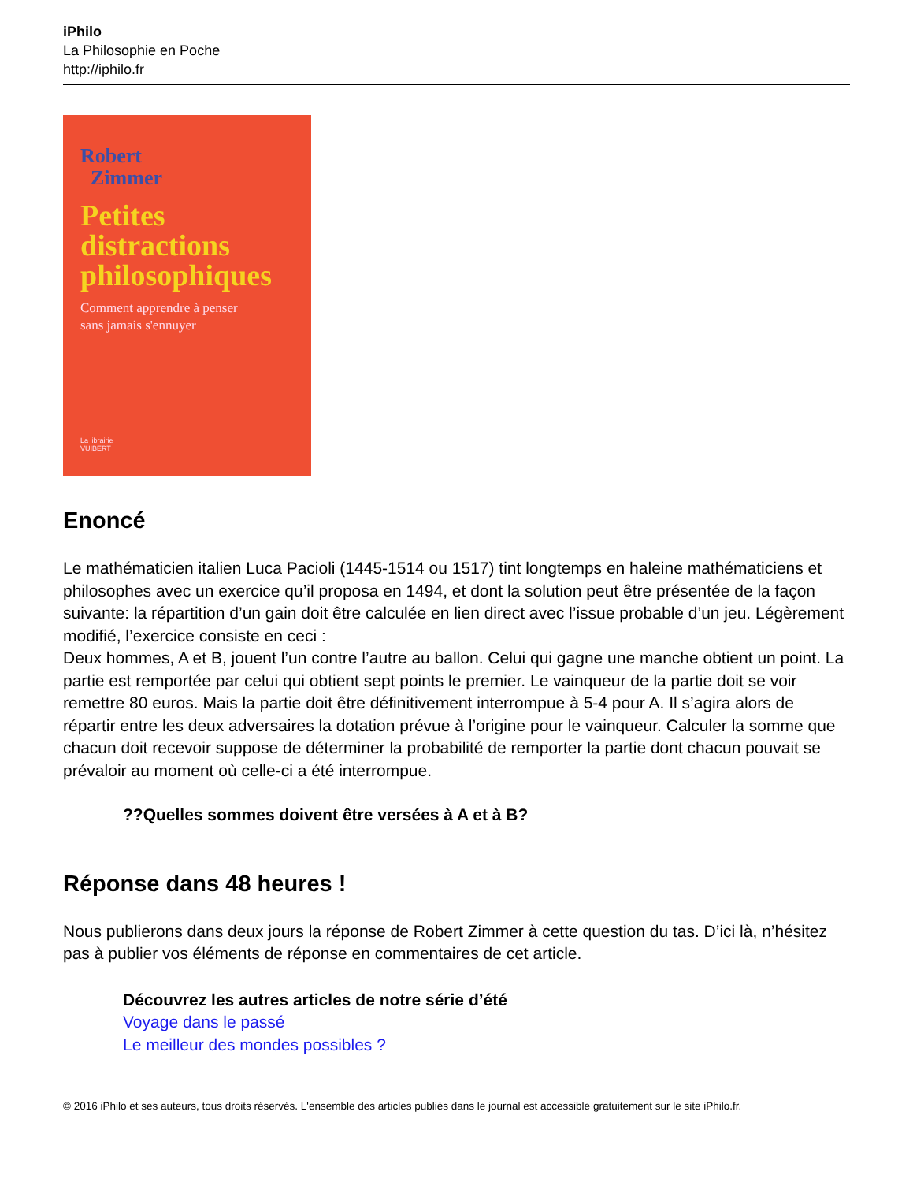iPhilo
La Philosophie en Poche
http://iphilo.fr
Robert
Zimmer
Petites
distractions
philosophiques
Comment apprendre à penser
sans jamais s'ennuyer
La librairie
VUIBERT
Enoncé
Le mathématicien italien Luca Pacioli (1445-1514 ou 1517) tint longtemps en haleine mathématiciens et philosophes avec un exercice qu’il proposa en 1494, et dont la solution peut être présentée de la façon suivante: la répartition d’un gain doit être calculée en lien direct avec l’issue probable d’un jeu. Légèrement modifié, l’exercice consiste en ceci :
Deux hommes, A et B, jouent l’un contre l’autre au ballon. Celui qui gagne une manche obtient un point. La partie est remportée par celui qui obtient sept points le premier. Le vainqueur de la partie doit se voir remettre 80 euros. Mais la partie doit être définitivement interrompue à 5-4 pour A. Il s’agira alors de répartir entre les deux adversaires la dotation prévue à l’origine pour le vainqueur. Calculer la somme que chacun doit recevoir suppose de déterminer la probabilité de remporter la partie dont chacun pouvait se prévaloir au moment où celle-ci a été interrompue.
??Quelles sommes doivent être versées à A et à B?
Réponse dans 48 heures !
Nous publierons dans deux jours la réponse de Robert Zimmer à cette question du tas. D’ici là, n’hésitez pas à publier vos éléments de réponse en commentaires de cet article.
Découvrez les autres articles de notre série d’été
Voyage dans le passé
Le meilleur des mondes possibles ?
© 2016 iPhilo et ses auteurs, tous droits réservés. L'ensemble des articles publiés dans le journal est accessible gratuitement sur le site iPhilo.fr.